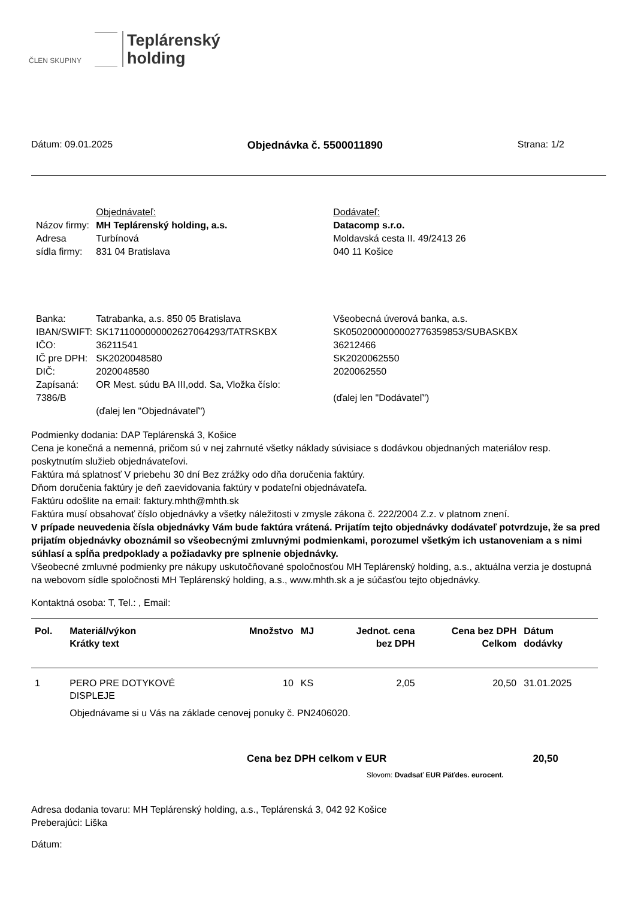ČLEN SKUPINY Teplárenský
holding
Dátum: 09.01.2025 Objednávka č. 5500011890 Strana: 1/2
| | Objednávateľ: | Dodávateľ: |
| Názov firmy: | MH Teplárenský holding, a.s. | Datacomp s.r.o. |
| Adresa | Turbínová | Moldavská cesta II. 49/2413 26 |
| sídla firmy: | 831 04 Bratislava | 040 11 Košice |
| Banka: | Tatrabanka, a.s. 850 05 Bratislava | Všeobecná úverová banka, a.s. |
| IBAN/SWIFT: | SK1711000000002627064293/TATRSKBX | SK0502000000002776359853/SUBASKBX |
| IČO: | 36211541 | 36212466 |
| IČ pre DPH: | SK2020048580 | SK2020062550 |
| DIČ: | 2020048580 | 2020062550 |
| Zapísaná: | OR Mest. súdu BA III,odd. Sa, Vložka číslo: | |
| 7386/B | | (ďalej len "Dodávateľ") |
| | (ďalej len "Objednávateľ") | |
Podmienky dodania: DAP Teplárenská 3, Košice
Cena je konečná a nemenná, pričom sú v nej zahrnuté všetky náklady súvisiace s dodávkou objednaných materiálov resp. poskytnutím služieb objednávateľovi.
Faktúra má splatnosť V priebehu 30 dní Bez zrážky odo dňa doručenia faktúry.
Dňom doručenia faktúry je deň zaevidovania faktúry v podateľni objednávateľa.
Faktúru odošlite na email: faktury.mhth@mhth.sk
Faktúra musí obsahovať číslo objednávky a všetky náležitosti v zmysle zákona č. 222/2004 Z.z. v platnom znení.
V prípade neuvedenia čísla objednávky Vám bude faktúra vrátená. Prijatím tejto objednávky dodávateľ potvrdzuje, že sa pred prijatím objednávky oboznámil so všeobecnými zmluvnými podmienkami, porozumel všetkým ich ustanoveniam a s nimi súhlasí a spĺňa predpoklady a požiadavky pre splnenie objednávky.
Všeobecné zmluvné podmienky pre nákupy uskutočňované spoločnosťou MH Teplárenský holding, a.s., aktuálna verzia je dostupná na webovom sídle spoločnosti MH Teplárenský holding, a.s., www.mhth.sk a je súčasťou tejto objednávky.
Kontaktná osoba: T, Tel.: , Email:
| Pol. | Materiál/výkon Krátky text | Množstvo | MJ | Jednot. cena bez DPH | Cena bez DPH Celkom | Dátum dodávky |
| --- | --- | --- | --- | --- | --- | --- |
| 1 | PERO PRE DOTYKOVÉ DISPLEJE | 10 | KS | 2,05 | 20,50 | 31.01.2025 |
| | Objednávame si u Vás na základe cenovej ponuky č. PN2406020. | | | | | |
Cena bez DPH celkom v EUR 20,50
Slovom: Dvadsať EUR Päťdes. eurocent.
Adresa dodania tovaru: MH Teplárenský holding, a.s., Teplárenská 3, 042 92 Košice
Preberajúci: Liška
Dátum: